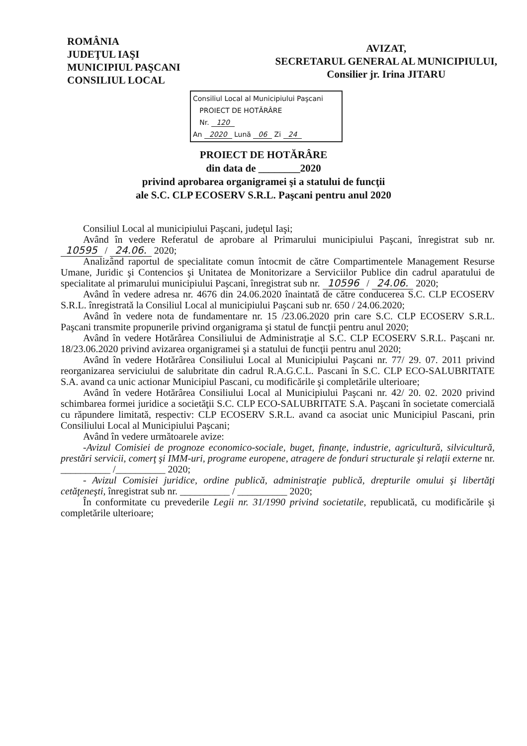ROMÂNIA
JUDEŢUL IAŞI
MUNICIPIUL PAŞCANI
CONSILIUL LOCAL
AVIZAT,
SECRETARUL GENERAL AL MUNICIPIULUI,
Consilier jr. Irina JITARU
Consiliul Local al Municipiului Paşcani
PROIECT DE HOTĂRÂRE
Nr. 120
An 2020 Lună 06 Zi 24
PROIECT DE HOTĂRÂRE
din data de ________2020
privind aprobarea organigramei şi a statului de funcţii
ale S.C. CLP ECOSERV S.R.L. Paşcani pentru anul 2020
Consiliul Local al municipiului Paşcani, judeţul Iaşi;
Având în vedere Referatul de aprobare al Primarului municipiului Paşcani, înregistrat sub nr. 10595 / 24.06. 2020;
Analizând raportul de specialitate comun întocmit de către Compartimentele Management Resurse Umane, Juridic şi Contencios şi Unitatea de Monitorizare a Serviciilor Publice din cadrul aparatului de specialitate al primarului municipiului Paşcani, înregistrat sub nr. 10596 / 24.06. 2020;
Având în vedere adresa nr. 4676 din 24.06.2020 înaintată de către conducerea S.C. CLP ECOSERV S.R.L. înregistrată la Consiliul Local al municipiului Paşcani sub nr. 650 / 24.06.2020;
Având în vedere nota de fundamentare nr. 15 /23.06.2020 prin care S.C. CLP ECOSERV S.R.L. Paşcani transmite propunerile privind organigrama şi statul de funcţii pentru anul 2020;
Având în vedere Hotărârea Consiliului de Administraţie al S.C. CLP ECOSERV S.R.L. Paşcani nr. 18/23.06.2020 privind avizarea organigramei şi a statului de funcţii pentru anul 2020;
Având în vedere Hotărârea Consiliului Local al Municipiului Paşcani nr. 77/ 29. 07. 2011 privind reorganizarea serviciului de salubritate din cadrul R.A.G.C.L. Pascani în S.C. CLP ECO-SALUBRITATE S.A. avand ca unic actionar Municipiul Pascani, cu modificările şi completările ulterioare;
Având în vedere Hotărârea Consiliului Local al Municipiului Paşcani nr. 42/ 20. 02. 2020 privind schimbarea formei juridice a societăţii S.C. CLP ECO-SALUBRITATE S.A. Paşcani în societate comercială cu răpundere limitată, respectiv: CLP ECOSERV S.R.L. avand ca asociat unic Municipiul Pascani, prin Consiliului Local al Municipiului Paşcani;
Având în vedere următoarele avize:
-Avizul Comisiei de prognoze economico-sociale, buget, finanţe, industrie, agricultură, silvicultură, prestări servicii, comerţ şi IMM-uri, programe europene, atragere de fonduri structurale şi relaţii externe nr. __________ /__________ 2020;
- Avizul Comisiei juridice, ordine publică, administraţie publică, drepturile omului şi libertăţi cetăţeneşti, înregistrat sub nr. __________ / __________ 2020;
În conformitate cu prevederile Legii nr. 31/1990 privind societatile, republicată, cu modificările şi completările ulterioare;